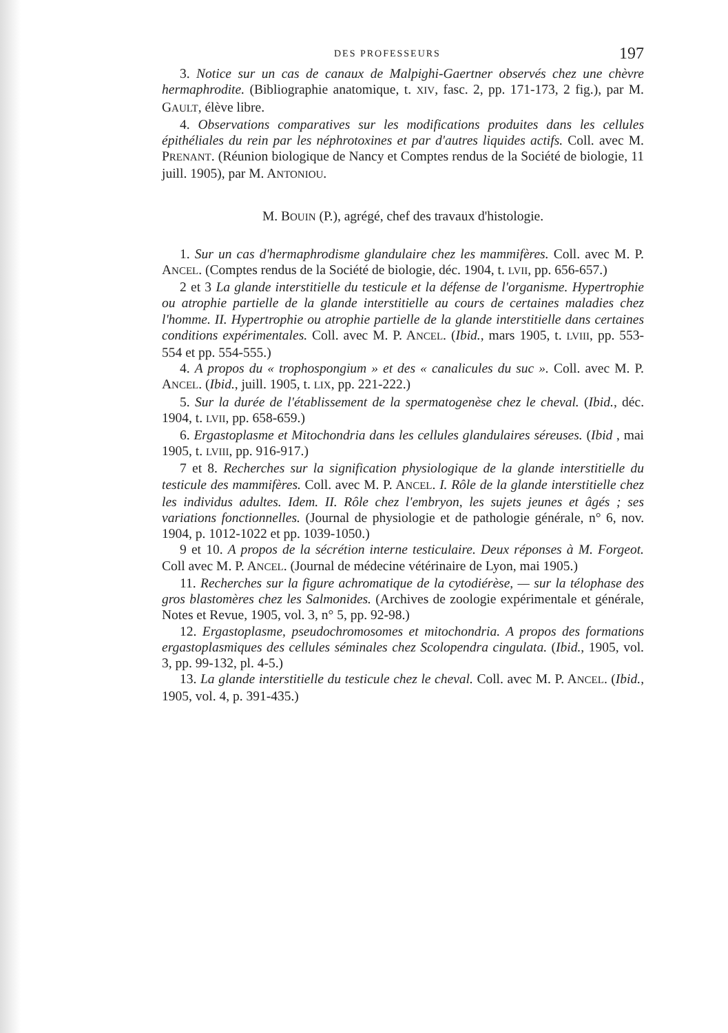DES PROFESSEURS 197
3. Notice sur un cas de canaux de Malpighi-Gaertner observés chez une chèvre hermaphrodite. (Bibliographie anatomique, t. XIV, fasc. 2, pp. 171-173, 2 fig.), par M. GAULT, élève libre.
4. Observations comparatives sur les modifications produites dans les cellules épithéliales du rein par les néphrotoxines et par d'autres liquides actifs. Coll. avec M. PRENANT. (Réunion biologique de Nancy et Comptes rendus de la Société de biologie, 11 juill. 1905), par M. ANTONIOU.
M. BOUIN (P.), agrégé, chef des travaux d'histologie.
1. Sur un cas d'hermaphrodisme glandulaire chez les mammifères. Coll. avec M. P. ANCEL. (Comptes rendus de la Société de biologie, déc. 1904, t. LVII, pp. 656-657.)
2 et 3 La glande interstitielle du testicule et la défense de l'organisme. Hypertrophie ou atrophie partielle de la glande interstitielle au cours de certaines maladies chez l'homme. II. Hypertrophie ou atrophie partielle de la glande interstitielle dans certaines conditions expérimentales. Coll. avec M. P. ANCEL. (Ibid., mars 1905, t. LVIII, pp. 553-554 et pp. 554-555.)
4. A propos du « trophospongium » et des « canalicules du suc ». Coll. avec M. P. ANCEL. (Ibid., juill. 1905, t. LIX, pp. 221-222.)
5. Sur la durée de l'établissement de la spermatogenèse chez le cheval. (Ibid., déc. 1904, t. LVII, pp. 658-659.)
6. Ergastoplasme et Mitochondria dans les cellules glandulaires séreuses. (Ibid , mai 1905, t. LVIII, pp. 916-917.)
7 et 8. Recherches sur la signification physiologique de la glande interstitielle du testicule des mammifères. Coll. avec M. P. ANCEL. I. Rôle de la glande interstitielle chez les individus adultes. Idem. II. Rôle chez l'embryon, les sujets jeunes et âgés ; ses variations fonctionnelles. (Journal de physiologie et de pathologie générale, n° 6, nov. 1904, p. 1012-1022 et pp. 1039-1050.)
9 et 10. A propos de la sécrétion interne testiculaire. Deux réponses à M. Forgeot. Coll avec M. P. ANCEL. (Journal de médecine vétérinaire de Lyon, mai 1905.)
11. Recherches sur la figure achromatique de la cytodiérèse, — sur la télophase des gros blastomères chez les Salmonides. (Archives de zoologie expérimentale et générale, Notes et Revue, 1905, vol. 3, n° 5, pp. 92-98.)
12. Ergastoplasme, pseudochromosomes et mitochondria. A propos des formations ergastoplasmiques des cellules séminales chez Scolopendra cingulata. (Ibid., 1905, vol. 3, pp. 99-132, pl. 4-5.)
13. La glande interstitielle du testicule chez le cheval. Coll. avec M. P. ANCEL. (Ibid., 1905, vol. 4, p. 391-435.)